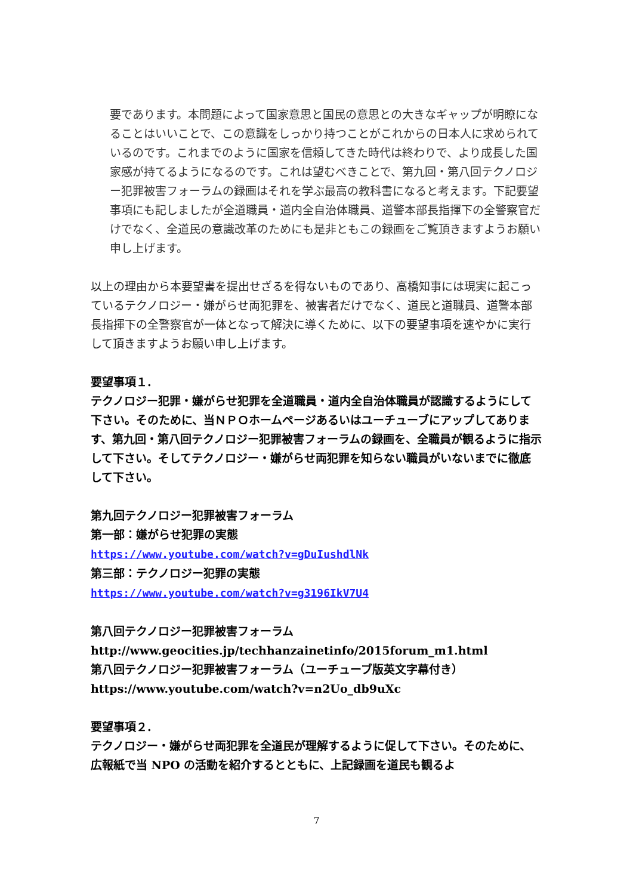要であります。本問題によって国家意思と国民の意思との大きなギャップが明瞭になることはいいことで、この意識をしっかり持つことがこれからの日本人に求められているのです。これまでのように国家を信頼してきた時代は終わりで、より成長した国家感が持てるようになるのです。これは望むべきことで、第九回・第八回テクノロジー犯罪被害フォーラムの録画はそれを学ぶ最高の教科書になると考えます。下記要望事項にも記しましたが全道職員・道内全自治体職員、道警本部長指揮下の全警察官だけでなく、全道民の意識改革のためにも是非ともこの録画をご覧頂きますようお願い申し上げます。
以上の理由から本要望書を提出せざるを得ないものであり、高橋知事には現実に起こっているテクノロジー・嫌がらせ両犯罪を、被害者だけでなく、道民と道職員、道警本部長指揮下の全警察官が一体となって解決に導くために、以下の要望事項を速やかに実行して頂きますようお願い申し上げます。
要望事項１.
テクノロジー犯罪・嫌がらせ犯罪を全道職員・道内全自治体職員が認識するようにして下さい。そのために、当ＮＰＯホームページあるいはユーチューブにアップしてあります、第九回・第八回テクノロジー犯罪被害フォーラムの録画を、全職員が観るように指示して下さい。そしてテクノロジー・嫌がらせ両犯罪を知らない職員がいないまでに徹底して下さい。
第九回テクノロジー犯罪被害フォーラム
第一部：嫌がらせ犯罪の実態
https://www.youtube.com/watch?v=gDuIushdlNk
第三部：テクノロジー犯罪の実態
https://www.youtube.com/watch?v=g3196IkV7U4
第八回テクノロジー犯罪被害フォーラム
http://www.geocities.jp/techhanzainetinfo/2015forum_m1.html
第八回テクノロジー犯罪被害フォーラム（ユーチューブ版英文字幕付き）
https://www.youtube.com/watch?v=n2Uo_db9uXc
要望事項２.
テクノロジー・嫌がらせ両犯罪を全道民が理解するように促して下さい。そのために、広報紙で当 NPO の活動を紹介するとともに、上記録画を道民も観るよ
7